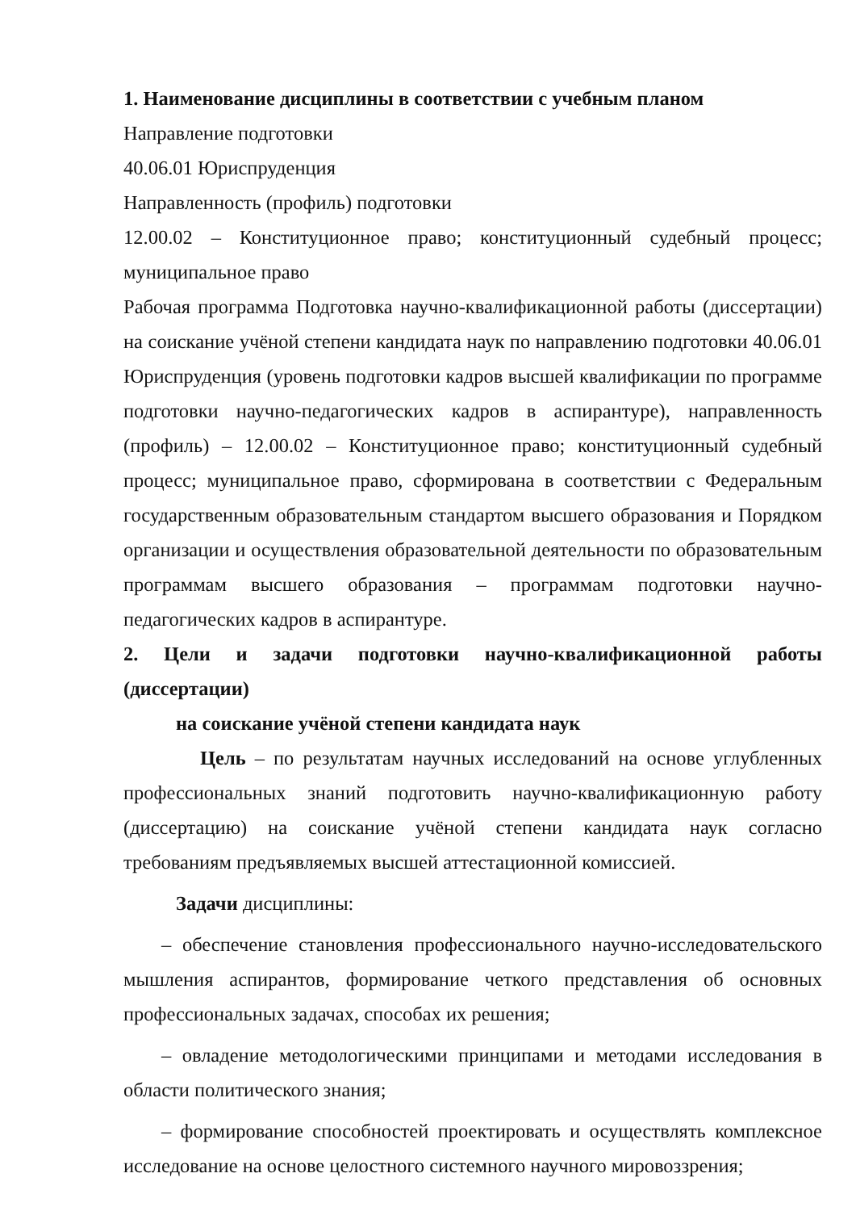1. Наименование дисциплины в соответствии с учебным планом
Направление подготовки
40.06.01 Юриспруденция
Направленность (профиль) подготовки
12.00.02 – Конституционное право; конституционный судебный процесс; муниципальное право
Рабочая программа Подготовка научно-квалификационной работы (диссертации) на соискание учёной степени кандидата наук по направлению подготовки 40.06.01 Юриспруденция (уровень подготовки кадров высшей квалификации по программе подготовки научно-педагогических кадров в аспирантуре), направленность (профиль) – 12.00.02 – Конституционное право; конституционный судебный процесс; муниципальное право, сформирована в соответствии с Федеральным государственным образовательным стандартом высшего образования и Порядком организации и осуществления образовательной деятельности по образовательным программам высшего образования – программам подготовки научно-педагогических кадров в аспирантуре.
2. Цели и задачи подготовки научно-квалификационной работы (диссертации)
на соискание учёной степени кандидата наук
Цель – по результатам научных исследований на основе углубленных профессиональных знаний подготовить научно-квалификационную работу (диссертацию) на соискание учёной степени кандидата наук согласно требованиям предъявляемых высшей аттестационной комиссией.
Задачи дисциплины:
– обеспечение становления профессионального научно-исследовательского мышления аспирантов, формирование четкого представления об основных профессиональных задачах, способах их решения;
– овладение методологическими принципами и методами исследования в области политического знания;
– формирование способностей проектировать и осуществлять комплексное исследование на основе целостного системного научного мировоззрения;